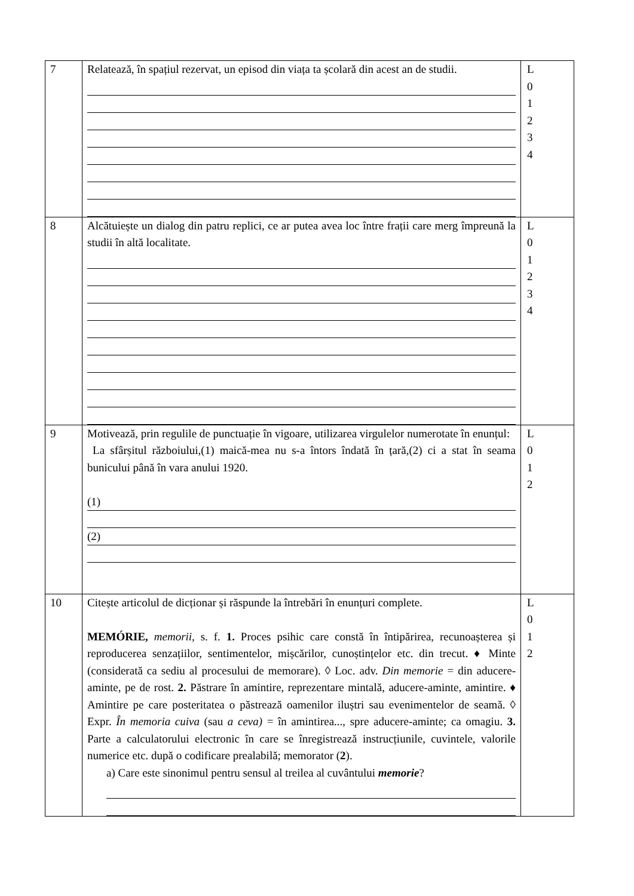| 7 | Relatează, în spațiul rezervat, un episod din viața ta școlară din acest an de studii. | L 0 1 2 3 4 |
| 8 | Alcătuiește un dialog din patru replici, ce ar putea avea loc între frații care merg împreună la studii în altă localitate. | L 0 1 2 3 4 |
| 9 | Motivează, prin regulile de punctuație în vigoare, utilizarea virgulelor numerotate în enunțul: La sfârșitul războiului,(1) maică-mea nu s-a întors îndată în țară,(2) ci a stat în seama bunicului până în vara anului 1920. (1) (2) | L 0 1 2 |
| 10 | Citește articolul de dicționar și răspunde la întrebări în enunțuri complete. MEMÓRIE, memorii, s. f. 1. Proces psihic care constă în întipărirea, recunoașterea și reproducerea senzațiilor, sentimentelor, mișcărilor, cunoștințelor etc. din trecut. ♦ Minte (considerată ca sediu al procesului de memorare). ◊ Loc. adv. Din memorie = din aducere-aminte, pe de rost. 2. Păstrare în amintire, reprezentare mintală, aducere-aminte, amintire. ♦ Amintire pe care posteritatea o păstrează oamenilor iluștri sau evenimentelor de seamă. ◊ Expr. În memoria cuiva (sau a ceva) = în amintirea..., spre aducere-aminte; ca omagiu. 3. Parte a calculatorului electronic în care se înregistrează instrucțiunile, cuvintele, valorile numerice etc. după o codificare prealabilă; memorator ( 2 ). a) Care este sinonimul pentru sensul al treilea al cuvântului memorie ? | L 0 1 2 |